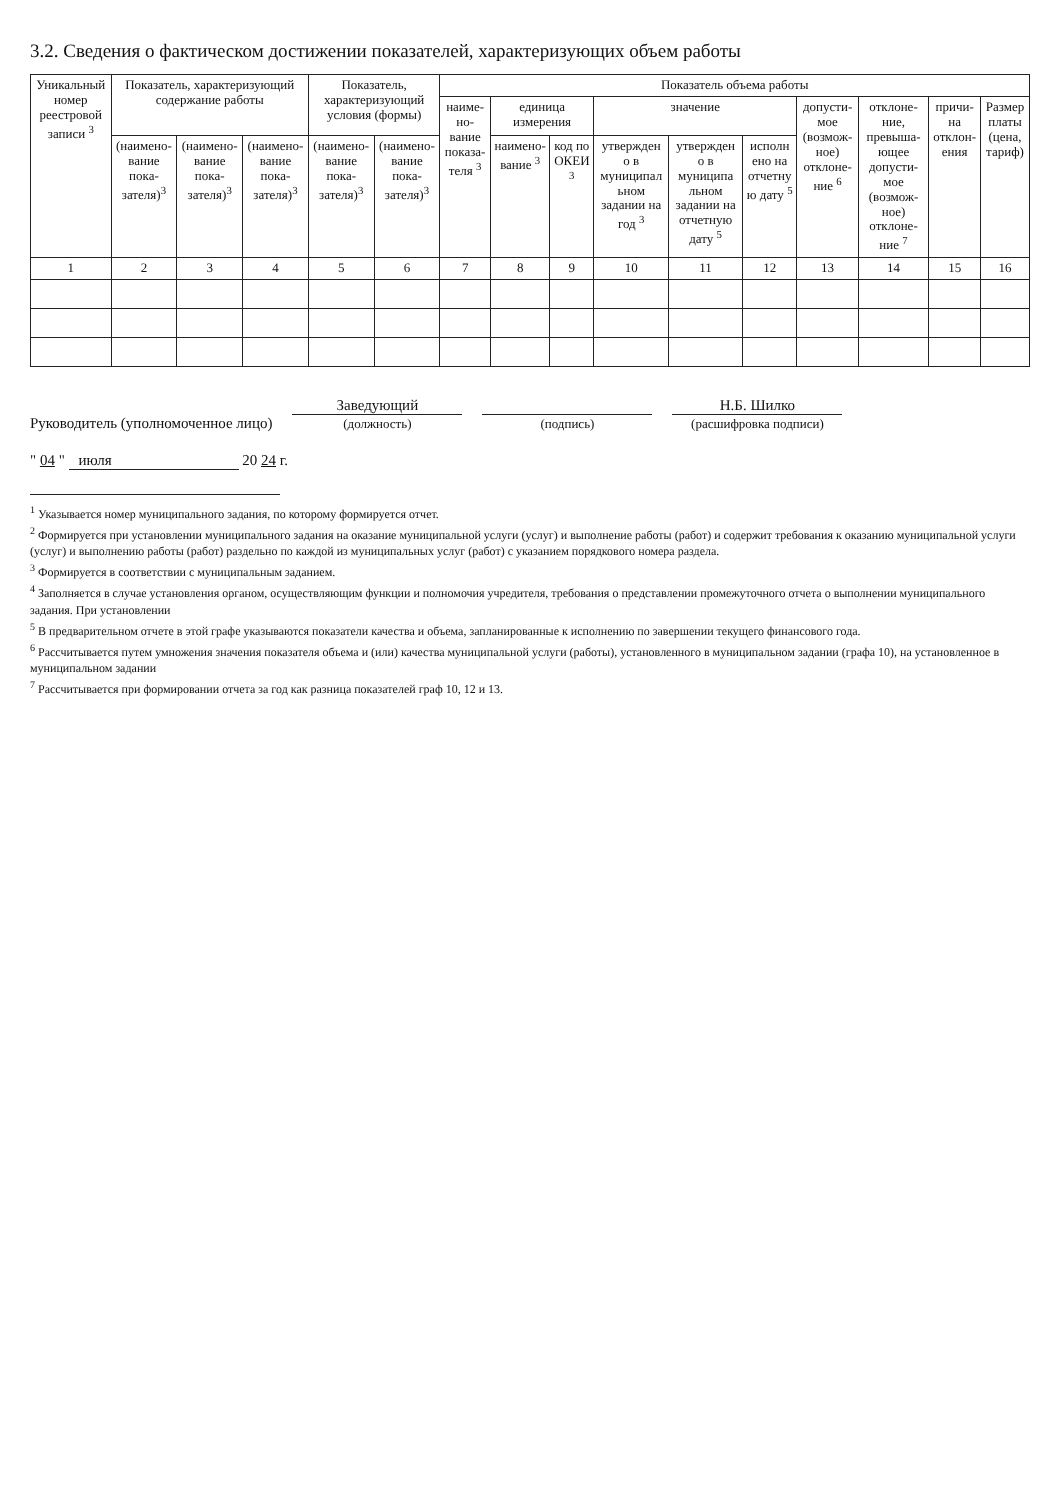3.2. Сведения о фактическом достижении показателей, характеризующих объем работы
| Уникальный номер реестровой записи <sup>3</sup> | Показатель, характеризующий содержание работы | | | Показатель, характеризующий условия (формы) | | Показатель объема работы | | | | | | | | | |
| --- | --- | --- | --- | --- | --- | --- | --- | --- | --- | --- | --- | --- | --- | --- | --- |
| | | | | | | наиме­но­вание показа­теля <sup>3</sup> | единица измерения | | значение | | | допусти­мое (возмож­ное) отклоне­ние <sup>6</sup> | отклоне­ние, превыша­ющее допусти­мое (возмож­ное) отклоне­ние <sup>7</sup> | причи­на отклон­ения | Размер платы (цена, тариф) |
| | (наимено­вание пока­зателя)<sup>3</sup> | (наимено­вание пока­зателя)<sup>3</sup> | (наимено­вание пока­зателя)<sup>3</sup> | (наимено­вание пока­зателя)<sup>3</sup> | (наимено­вание пока­зателя)<sup>3</sup> | | наимено­вание <sup>3</sup> | код по ОКЕИ <sup>3</sup> | утвержден о в муниципал ьном задании на год <sup>3</sup> | утвержден о в муниципа льном задании на отчетную дату <sup>5</sup> | исполн ено на отчетну ю дату <sup>5</sup> | | | | |
| 1 | 2 | 3 | 4 | 5 | 6 | 7 | 8 | 9 | 10 | 11 | 12 | 13 | 14 | 15 | 16 |
Руководитель (уполномоченное лицо)
Заведующий
(должность)
(подпись)
Н.Б. Шилко
(расшифровка подписи)
" 04 " июля 20 24 г.
<sup>1</sup> Указывается номер муниципального задания, по которому формируется отчет.
<sup>2</sup> Формируется при установлении муниципального задания на оказание муниципальной услуги (услуг) и выполнение работы (работ) и содержит требования к оказанию муниципальной услуги (услуг) и выполнению работы (работ) раздельно по каждой из муниципальных услуг (работ) с указанием порядкового номера раздела.
<sup>3</sup> Формируется в соответствии с муниципальным заданием.
<sup>4</sup> Заполняется в случае установления органом, осуществляющим функции и полномочия учредителя, требования о представлении промежуточного отчета о выполнении муниципального задания. При установлении
<sup>5</sup> В предварительном отчете в этой графе указываются показатели качества и объема, запланированные к исполнению по завершении текущего финансового года.
<sup>6</sup> Рассчитывается путем умножения значения показателя объема и (или) качества муниципальной услуги (работы), установленного в муниципальном задании (графа 10), на установленное в муниципальном задании
<sup>7</sup> Рассчитывается при формировании отчета за год как разница показателей граф 10, 12 и 13.